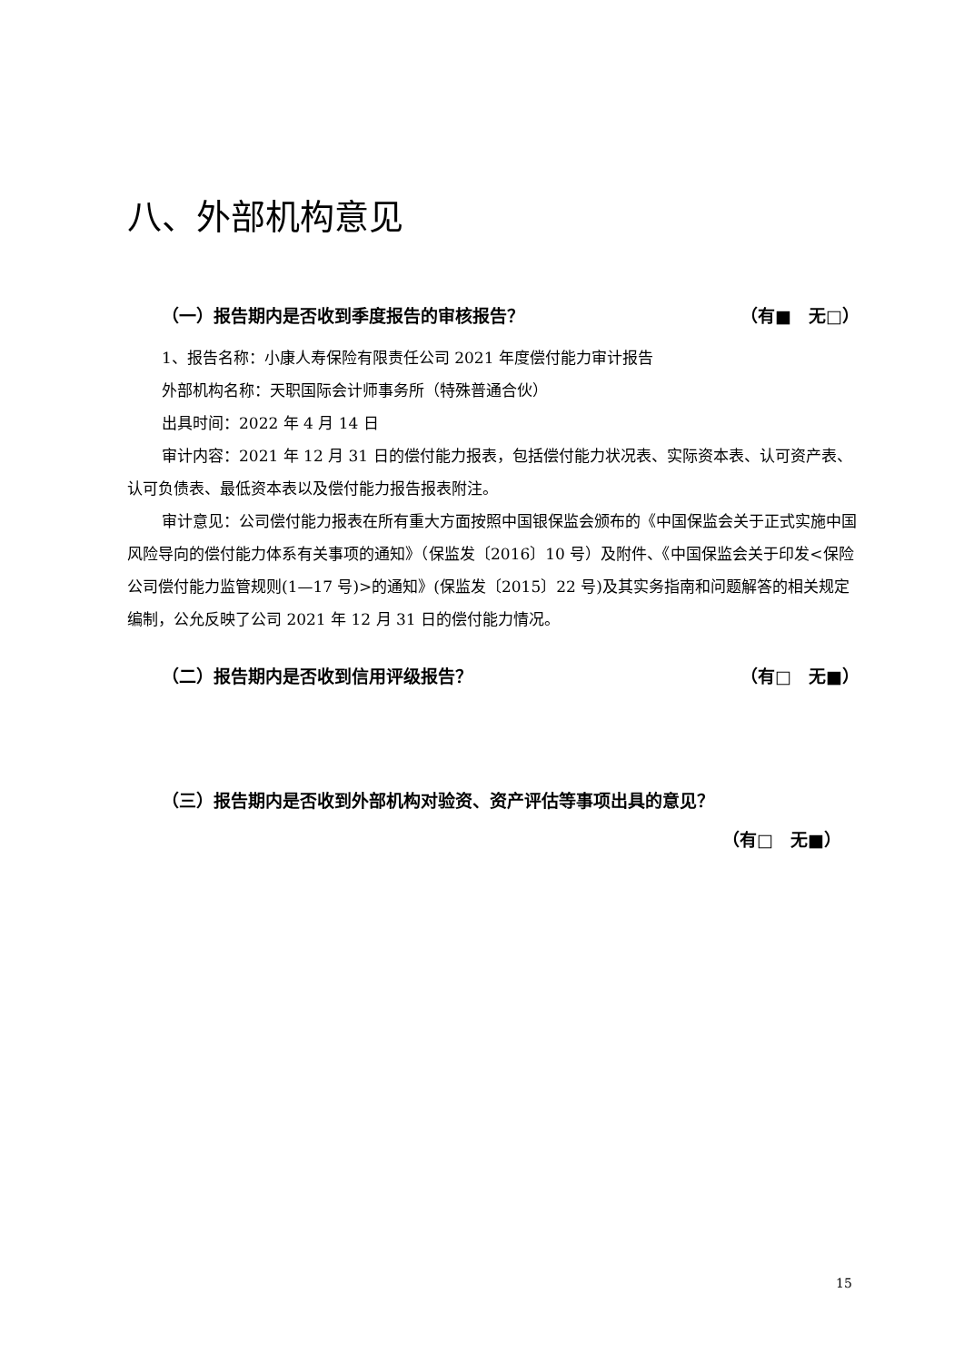八、外部机构意见
（一）报告期内是否收到季度报告的审核报告？ （有■　无□）
1、报告名称：小康人寿保险有限责任公司 2021 年度偿付能力审计报告
外部机构名称：天职国际会计师事务所（特殊普通合伙）
出具时间：2022 年 4 月 14 日
审计内容：2021 年 12 月 31 日的偿付能力报表，包括偿付能力状况表、实际资本表、认可资产表、认可负债表、最低资本表以及偿付能力报告报表附注。
审计意见：公司偿付能力报表在所有重大方面按照中国银保监会颁布的《中国保监会关于正式实施中国风险导向的偿付能力体系有关事项的通知》（保监发〔2016〕10 号）及附件、《中国保监会关于印发<保险公司偿付能力监管规则(1—17 号)>的通知》(保监发〔2015〕22 号)及其实务指南和问题解答的相关规定编制，公允反映了公司 2021 年 12 月 31 日的偿付能力情况。
（二）报告期内是否收到信用评级报告？ （有□　无■）
（三）报告期内是否收到外部机构对验资、资产评估等事项出具的意见？
（有□　无■）
15